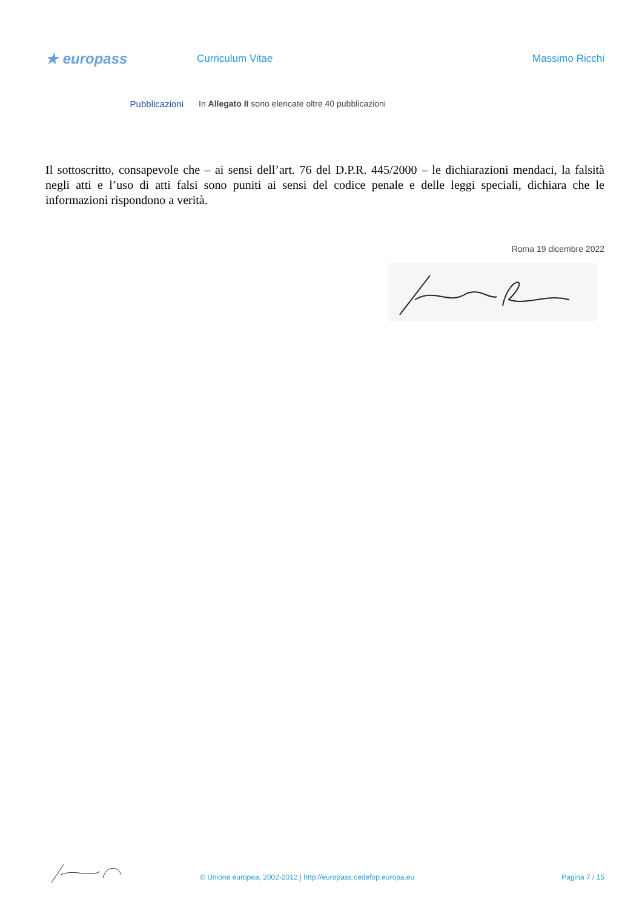★ europass
Curriculum Vitae Massimo Ricchi
Pubblicazioni In Allegato II sono elencate oltre 40 pubblicazioni
Il sottoscritto, consapevole che – ai sensi dell’art. 76 del D.P.R. 445/2000 – le dichiarazioni mendaci, la falsità negli atti e l’uso di atti falsi sono puniti ai sensi del codice penale e delle leggi speciali, dichiara che le informazioni rispondono a verità.
Roma 19 dicembre 2022
© Unione europea, 2002-2012 | http://europass.cedefop.europa.eu
Pagina 7 / 15